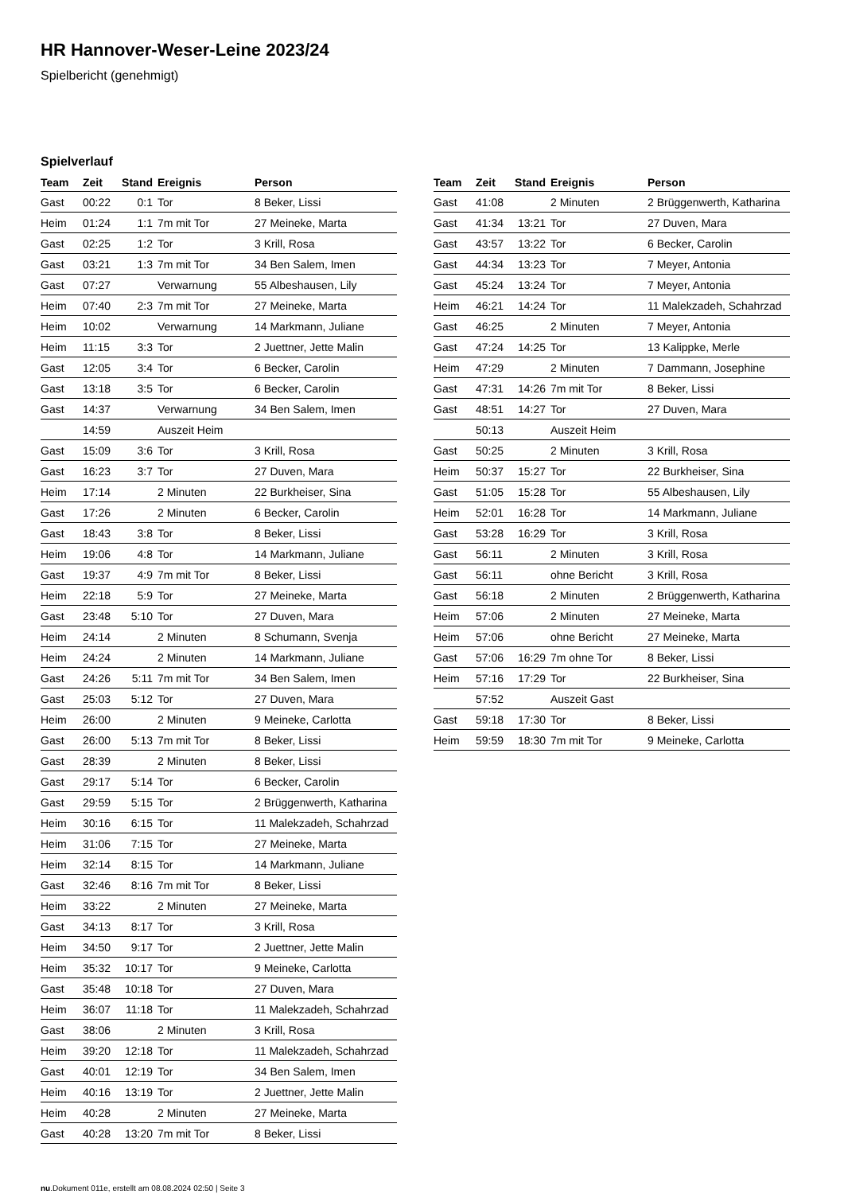HR Hannover-Weser-Leine 2023/24
Spielbericht (genehmigt)
Spielverlauf
| Team | Zeit | Stand | Ereignis | Person |
| --- | --- | --- | --- | --- |
| Gast | 00:22 | 0:1 | Tor | 8 Beker, Lissi |
| Heim | 01:24 | 1:1 | 7m mit Tor | 27 Meineke, Marta |
| Gast | 02:25 | 1:2 | Tor | 3 Krill, Rosa |
| Gast | 03:21 | 1:3 | 7m mit Tor | 34 Ben Salem, Imen |
| Gast | 07:27 | | Verwarnung | 55 Albeshausen, Lily |
| Heim | 07:40 | 2:3 | 7m mit Tor | 27 Meineke, Marta |
| Heim | 10:02 | | Verwarnung | 14 Markmann, Juliane |
| Heim | 11:15 | 3:3 | Tor | 2 Juettner, Jette Malin |
| Gast | 12:05 | 3:4 | Tor | 6 Becker, Carolin |
| Gast | 13:18 | 3:5 | Tor | 6 Becker, Carolin |
| Gast | 14:37 | | Verwarnung | 34 Ben Salem, Imen |
| | 14:59 | | Auszeit Heim | |
| Gast | 15:09 | 3:6 | Tor | 3 Krill, Rosa |
| Gast | 16:23 | 3:7 | Tor | 27 Duven, Mara |
| Heim | 17:14 | | 2 Minuten | 22 Burkheiser, Sina |
| Gast | 17:26 | | 2 Minuten | 6 Becker, Carolin |
| Gast | 18:43 | 3:8 | Tor | 8 Beker, Lissi |
| Heim | 19:06 | 4:8 | Tor | 14 Markmann, Juliane |
| Gast | 19:37 | 4:9 | 7m mit Tor | 8 Beker, Lissi |
| Heim | 22:18 | 5:9 | Tor | 27 Meineke, Marta |
| Gast | 23:48 | 5:10 | Tor | 27 Duven, Mara |
| Heim | 24:14 | | 2 Minuten | 8 Schumann, Svenja |
| Heim | 24:24 | | 2 Minuten | 14 Markmann, Juliane |
| Gast | 24:26 | 5:11 | 7m mit Tor | 34 Ben Salem, Imen |
| Gast | 25:03 | 5:12 | Tor | 27 Duven, Mara |
| Heim | 26:00 | | 2 Minuten | 9 Meineke, Carlotta |
| Gast | 26:00 | 5:13 | 7m mit Tor | 8 Beker, Lissi |
| Gast | 28:39 | | 2 Minuten | 8 Beker, Lissi |
| Gast | 29:17 | 5:14 | Tor | 6 Becker, Carolin |
| Gast | 29:59 | 5:15 | Tor | 2 Brüggenwerth, Katharina |
| Heim | 30:16 | 6:15 | Tor | 11 Malekzadeh, Schahrzad |
| Heim | 31:06 | 7:15 | Tor | 27 Meineke, Marta |
| Heim | 32:14 | 8:15 | Tor | 14 Markmann, Juliane |
| Gast | 32:46 | 8:16 | 7m mit Tor | 8 Beker, Lissi |
| Heim | 33:22 | | 2 Minuten | 27 Meineke, Marta |
| Gast | 34:13 | 8:17 | Tor | 3 Krill, Rosa |
| Heim | 34:50 | 9:17 | Tor | 2 Juettner, Jette Malin |
| Heim | 35:32 | 10:17 | Tor | 9 Meineke, Carlotta |
| Gast | 35:48 | 10:18 | Tor | 27 Duven, Mara |
| Heim | 36:07 | 11:18 | Tor | 11 Malekzadeh, Schahrzad |
| Gast | 38:06 | | 2 Minuten | 3 Krill, Rosa |
| Heim | 39:20 | 12:18 | Tor | 11 Malekzadeh, Schahrzad |
| Gast | 40:01 | 12:19 | Tor | 34 Ben Salem, Imen |
| Heim | 40:16 | 13:19 | Tor | 2 Juettner, Jette Malin |
| Heim | 40:28 | | 2 Minuten | 27 Meineke, Marta |
| Gast | 40:28 | 13:20 | 7m mit Tor | 8 Beker, Lissi |
| Team | Zeit | Stand | Ereignis | Person |
| --- | --- | --- | --- | --- |
| Gast | 41:08 | | 2 Minuten | 2 Brüggenwerth, Katharina |
| Gast | 41:34 | 13:21 | Tor | 27 Duven, Mara |
| Gast | 43:57 | 13:22 | Tor | 6 Becker, Carolin |
| Gast | 44:34 | 13:23 | Tor | 7 Meyer, Antonia |
| Gast | 45:24 | 13:24 | Tor | 7 Meyer, Antonia |
| Heim | 46:21 | 14:24 | Tor | 11 Malekzadeh, Schahrzad |
| Gast | 46:25 | | 2 Minuten | 7 Meyer, Antonia |
| Gast | 47:24 | 14:25 | Tor | 13 Kalippke, Merle |
| Heim | 47:29 | | 2 Minuten | 7 Dammann, Josephine |
| Gast | 47:31 | 14:26 | 7m mit Tor | 8 Beker, Lissi |
| Gast | 48:51 | 14:27 | Tor | 27 Duven, Mara |
| | 50:13 | | Auszeit Heim | |
| Gast | 50:25 | | 2 Minuten | 3 Krill, Rosa |
| Heim | 50:37 | 15:27 | Tor | 22 Burkheiser, Sina |
| Gast | 51:05 | 15:28 | Tor | 55 Albeshausen, Lily |
| Heim | 52:01 | 16:28 | Tor | 14 Markmann, Juliane |
| Gast | 53:28 | 16:29 | Tor | 3 Krill, Rosa |
| Gast | 56:11 | | 2 Minuten | 3 Krill, Rosa |
| Gast | 56:11 | | ohne Bericht | 3 Krill, Rosa |
| Gast | 56:18 | | 2 Minuten | 2 Brüggenwerth, Katharina |
| Heim | 57:06 | | 2 Minuten | 27 Meineke, Marta |
| Heim | 57:06 | | ohne Bericht | 27 Meineke, Marta |
| Gast | 57:06 | 16:29 | 7m ohne Tor | 8 Beker, Lissi |
| Heim | 57:16 | 17:29 | Tor | 22 Burkheiser, Sina |
| | 57:52 | | Auszeit Gast | |
| Gast | 59:18 | 17:30 | Tor | 8 Beker, Lissi |
| Heim | 59:59 | 18:30 | 7m mit Tor | 9 Meineke, Carlotta |
nu.Dokument 011e, erstellt am 08.08.2024 02:50 | Seite 3